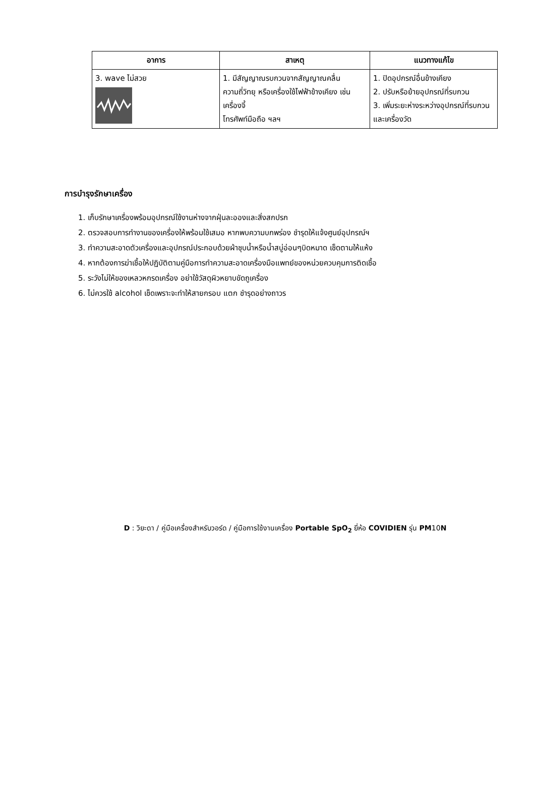| อาการ | สาเหตุ | แนวทางแก้ไข |
| --- | --- | --- |
| 3. wave ไม่สวย | 1. มีสัญญาณรบกวนจากสัญญาณคลื่นความถี่วิทยุ หรือเครื่องใช้ไฟฟ้าข้างเคียง เช่น เครื่องจี้ โทรศัพท์มือถือ ฯลฯ | 1. ปิดอุปกรณ์อื่นข้างเคียง 2. ปรับหรือย้ายอุปกรณ์ที่รบกวน 3. เพิ่มระยะห่างระหว่างอุปกรณ์ที่รบกวนและเครื่องวัด |
การบำรุงรักษาเครื่อง
1. เก็บรักษาเครื่องพร้อมอุปกรณ์ใช้งานห่างจากฝุ่นละอองและสิ่งสกปรก
2. ตรวจสอบการทำงานของเครื่องให้พร้อมใช้เสมอ หากพบความบกพร่อง ชำรุดให้แจ้งศูนย์อุปกรณ์ฯ
3. ทำความสะอาดตัวเครื่องและอุปกรณ์ประกอบด้วยผ้าชุบน้ำหรือน้ำสบู่อ่อนๆบิดหมาด เช็ดตามให้แห้ง
4. หากต้องการฆ่าเชื้อให้ปฏิบัติตามคู่มือการทำความสะอาดเครื่องมือแพทย์ของหน่วยควบคุมการติดเชื้อ
5. ระวังไม่ให้ของเหลวหกรดเครื่อง อย่าใช้วัสดุผิวหยาบขัดถูเครื่อง
6. ไม่ควรใช้ alcohol เช็ดเพราะจะทำให้สายกรอบ แตก ชำรุดอย่างถาวร
D : วิยะดา / คู่มือเครื่องสำหรับวอร์ด / คู่มือการใช้งานเครื่อง Portable SpO<sub>2</sub> ยี่ห้อ COVIDIEN รุ่น PM10N